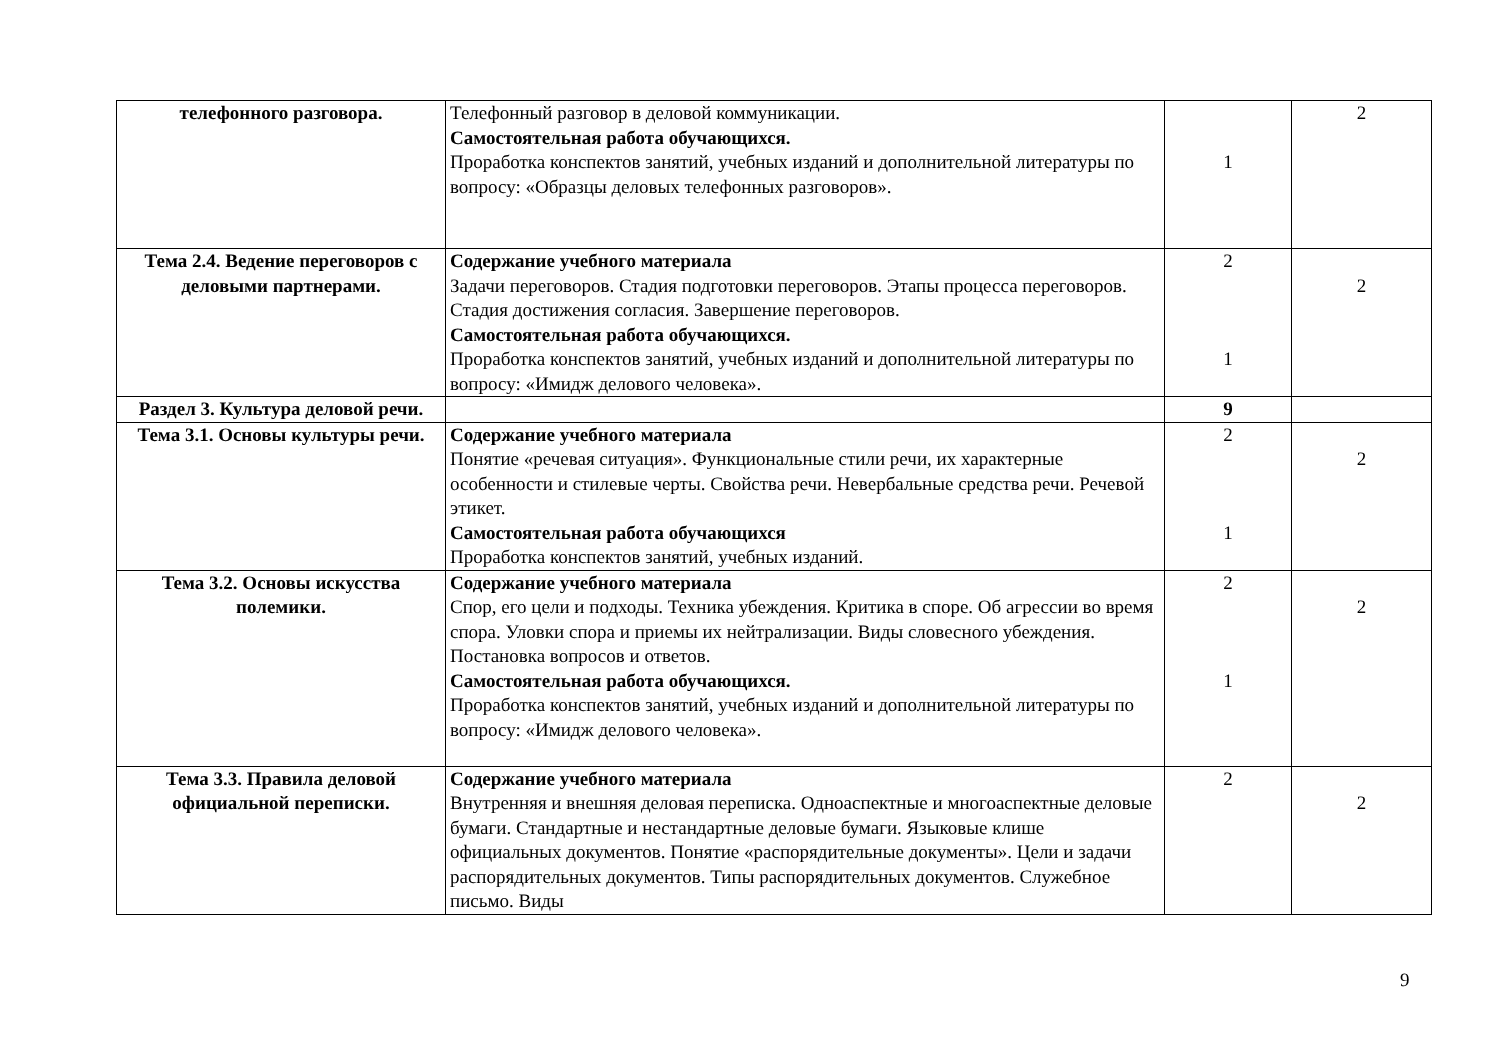| телефонного разговора. | Телефонный разговор в деловой коммуникации. Самостоятельная работа обучающихся. Проработка конспектов занятий, учебных изданий и дополнительной литературы по вопросу: «Образцы деловых телефонных разговоров». | 1 | 2 |
| Тема 2.4. Ведение переговоров с деловыми партнерами. | Содержание учебного материала Задачи переговоров. Стадия подготовки переговоров. Этапы процесса переговоров. Стадия достижения согласия. Завершение переговоров. Самостоятельная работа обучающихся. Проработка конспектов занятий, учебных изданий и дополнительной литературы по вопросу: «Имидж делового человека». | 2 1 | 2 |
| Раздел 3. Культура деловой речи. | | 9 | |
| Тема 3.1. Основы культуры речи. | Содержание учебного материала Понятие «речевая ситуация». Функциональные стили речи, их характерные особенности и стилевые черты. Свойства речи. Невербальные средства речи. Речевой этикет. Самостоятельная работа обучающихся Проработка конспектов занятий, учебных изданий. | 2 1 | 2 |
| Тема 3.2. Основы искусства полемики. | Содержание учебного материала Спор, его цели и подходы. Техника убеждения. Критика в споре. Об агрессии во время спора. Уловки спора и приемы их нейтрализации. Виды словесного убеждения. Постановка вопросов и ответов. Самостоятельная работа обучающихся. Проработка конспектов занятий, учебных изданий и дополнительной литературы по вопросу: «Имидж делового человека». | 2 1 | 2 |
| Тема 3.3. Правила деловой официальной переписки. | Содержание учебного материала Внутренняя и внешняя деловая переписка. Одноаспектные и многоаспектные деловые бумаги. Стандартные и нестандартные деловые бумаги. Языковые клише официальных документов. Понятие «распорядительные документы». Цели и задачи распорядительных документов. Типы распорядительных документов. Служебное письмо. Виды | 2 | 2 |
9